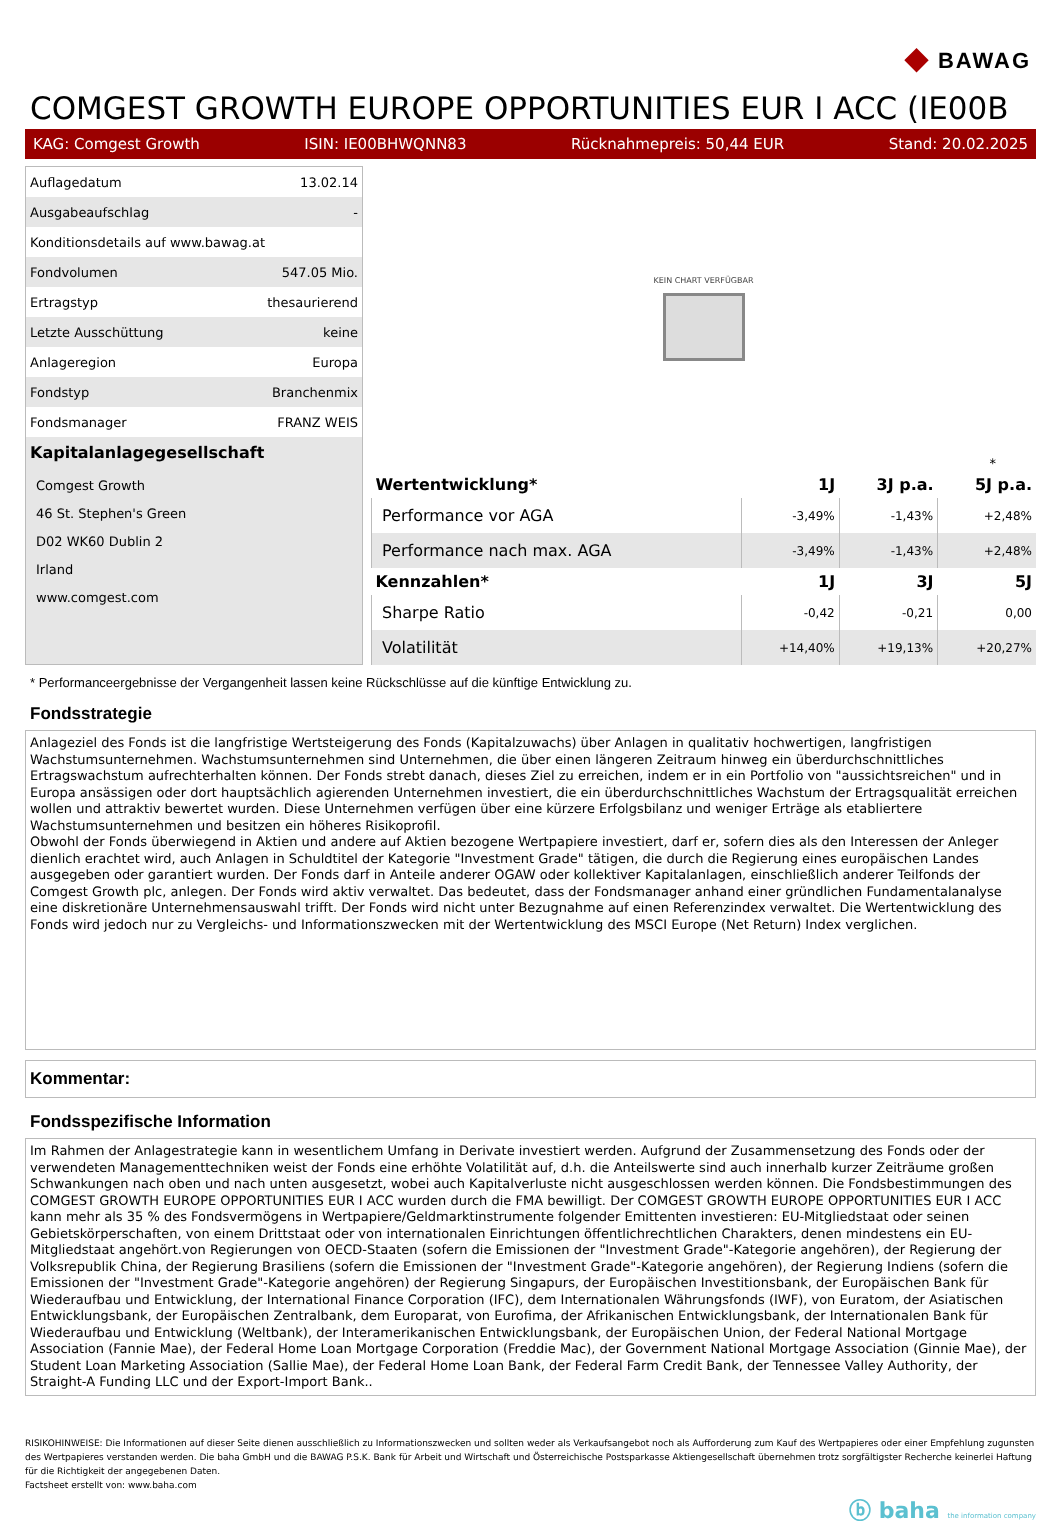◆ BAWAG
COMGEST GROWTH EUROPE OPPORTUNITIES EUR I ACC (IE00B
KAG: Comgest Growth ISIN: IE00BHWQNN83 Rücknahmepreis: 50,44 EUR Stand: 20.02.2025
| Auflagedatum | 13.02.14 |
| Ausgabeaufschlag | - |
| Konditionsdetails auf www.bawag.at | |
| Fondvolumen | 547.05 Mio. |
| Ertragstyp | thesaurierend |
| Letzte Ausschüttung | keine |
| Anlageregion | Europa |
| Fondstyp | Branchenmix |
| Fondsmanager | FRANZ WEIS |
Kapitalanlagegesellschaft
Comgest Growth
46 St. Stephen's Green
D02 WK60 Dublin 2
Irland
www.comgest.com
KEIN CHART VERFÜGBAR
*
| Wertentwicklung* | 1J | 3J p.a. | 5J p.a. |
| --- | --- | --- | --- |
| Performance vor AGA | -3,49% | -1,43% | +2,48% |
| Performance nach max. AGA | -3,49% | -1,43% | +2,48% |
| Kennzahlen* | 1J | 3J | 5J |
| Sharpe Ratio | -0,42 | -0,21 | 0,00 |
| Volatilität | +14,40% | +19,13% | +20,27% |
* Performanceergebnisse der Vergangenheit lassen keine Rückschlüsse auf die künftige Entwicklung zu.
Fondsstrategie
Anlageziel des Fonds ist die langfristige Wertsteigerung des Fonds (Kapitalzuwachs) über Anlagen in qualitativ hochwertigen, langfristigen Wachstumsunternehmen. Wachstumsunternehmen sind Unternehmen, die über einen längeren Zeitraum hinweg ein überdurchschnittliches Ertragswachstum aufrechterhalten können. Der Fonds strebt danach, dieses Ziel zu erreichen, indem er in ein Portfolio von "aussichtsreichen" und in Europa ansässigen oder dort hauptsächlich agierenden Unternehmen investiert, die ein überdurchschnittliches Wachstum der Ertragsqualität erreichen wollen und attraktiv bewertet wurden. Diese Unternehmen verfügen über eine kürzere Erfolgsbilanz und weniger Erträge als etabliertere Wachstumsunternehmen und besitzen ein höheres Risikoprofil.
Obwohl der Fonds überwiegend in Aktien und andere auf Aktien bezogene Wertpapiere investiert, darf er, sofern dies als den Interessen der Anleger dienlich erachtet wird, auch Anlagen in Schuldtitel der Kategorie "Investment Grade" tätigen, die durch die Regierung eines europäischen Landes ausgegeben oder garantiert wurden. Der Fonds darf in Anteile anderer OGAW oder kollektiver Kapitalanlagen, einschließlich anderer Teilfonds der Comgest Growth plc, anlegen. Der Fonds wird aktiv verwaltet. Das bedeutet, dass der Fondsmanager anhand einer gründlichen Fundamentalanalyse eine diskretionäre Unternehmensauswahl trifft. Der Fonds wird nicht unter Bezugnahme auf einen Referenzindex verwaltet. Die Wertentwicklung des Fonds wird jedoch nur zu Vergleichs- und Informationszwecken mit der Wertentwicklung des MSCI Europe (Net Return) Index verglichen.
Kommentar:
Fondsspezifische Information
Im Rahmen der Anlagestrategie kann in wesentlichem Umfang in Derivate investiert werden. Aufgrund der Zusammensetzung des Fonds oder der verwendeten Managementtechniken weist der Fonds eine erhöhte Volatilität auf, d.h. die Anteilswerte sind auch innerhalb kurzer Zeiträume großen Schwankungen nach oben und nach unten ausgesetzt, wobei auch Kapitalverluste nicht ausgeschlossen werden können. Die Fondsbestimmungen des COMGEST GROWTH EUROPE OPPORTUNITIES EUR I ACC wurden durch die FMA bewilligt. Der COMGEST GROWTH EUROPE OPPORTUNITIES EUR I ACC kann mehr als 35 % des Fondsvermögens in Wertpapiere/Geldmarktinstrumente folgender Emittenten investieren: EU-Mitgliedstaat oder seinen Gebietskörperschaften, von einem Drittstaat oder von internationalen Einrichtungen öffentlichrechtlichen Charakters, denen mindestens ein EU-Mitgliedstaat angehört.von Regierungen von OECD-Staaten (sofern die Emissionen der "Investment Grade"-Kategorie angehören), der Regierung der Volksrepublik China, der Regierung Brasiliens (sofern die Emissionen der "Investment Grade"-Kategorie angehören), der Regierung Indiens (sofern die Emissionen der "Investment Grade"-Kategorie angehören) der Regierung Singapurs, der Europäischen Investitionsbank, der Europäischen Bank für Wiederaufbau und Entwicklung, der International Finance Corporation (IFC), dem Internationalen Währungsfonds (IWF), von Euratom, der Asiatischen Entwicklungsbank, der Europäischen Zentralbank, dem Europarat, von Eurofima, der Afrikanischen Entwicklungsbank, der Internationalen Bank für Wiederaufbau und Entwicklung (Weltbank), der Interamerikanischen Entwicklungsbank, der Europäischen Union, der Federal National Mortgage Association (Fannie Mae), der Federal Home Loan Mortgage Corporation (Freddie Mac), der Government National Mortgage Association (Ginnie Mae), der Student Loan Marketing Association (Sallie Mae), der Federal Home Loan Bank, der Federal Farm Credit Bank, der Tennessee Valley Authority, der Straight-A Funding LLC und der Export-Import Bank..
RISIKOHINWEISE: Die Informationen auf dieser Seite dienen ausschließlich zu Informationszwecken und sollten weder als Verkaufsangebot noch als Aufforderung zum Kauf des Wertpapieres oder einer Empfehlung zugunsten des Wertpapieres verstanden werden. Die baha GmbH und die BAWAG P.S.K. Bank für Arbeit und Wirtschaft und Österreichische Postsparkasse Aktiengesellschaft übernehmen trotz sorgfältigster Recherche keinerlei Haftung für die Richtigkeit der angegebenen Daten.
Factsheet erstellt von: www.baha.com
ⓑ baha the information company